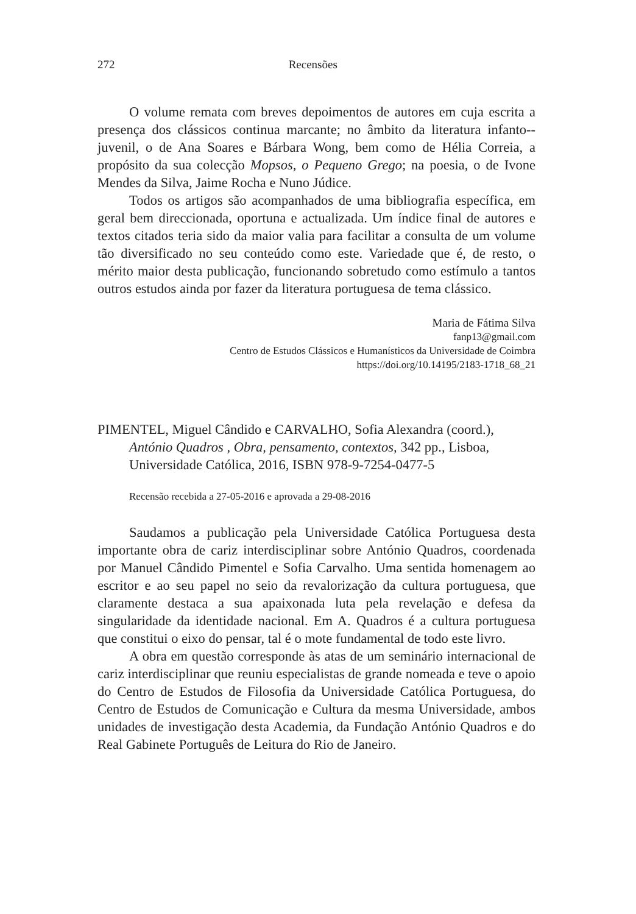272 Recensões
O volume remata com breves depoimentos de autores em cuja escrita a presença dos clássicos continua marcante; no âmbito da literatura infanto--juvenil, o de Ana Soares e Bárbara Wong, bem como de Hélia Correia, a propósito da sua colecção Mopsos, o Pequeno Grego; na poesia, o de Ivone Mendes da Silva, Jaime Rocha e Nuno Júdice.
Todos os artigos são acompanhados de uma bibliografia específica, em geral bem direccionada, oportuna e actualizada. Um índice final de autores e textos citados teria sido da maior valia para facilitar a consulta de um volume tão diversificado no seu conteúdo como este. Variedade que é, de resto, o mérito maior desta publicação, funcionando sobretudo como estímulo a tantos outros estudos ainda por fazer da literatura portuguesa de tema clássico.
Maria de Fátima Silva
fanp13@gmail.com
Centro de Estudos Clássicos e Humanísticos da Universidade de Coimbra
https://doi.org/10.14195/2183-1718_68_21
PIMENTEL, Miguel Cândido e CARVALHO, Sofia Alexandra (coord.), António Quadros , Obra, pensamento, contextos, 342 pp., Lisboa, Universidade Católica, 2016, ISBN 978-9-7254-0477-5
Recensão recebida a 27-05-2016 e aprovada a 29-08-2016
Saudamos a publicação pela Universidade Católica Portuguesa desta importante obra de cariz interdisciplinar sobre António Quadros, coordenada por Manuel Cândido Pimentel e Sofia Carvalho. Uma sentida homenagem ao escritor e ao seu papel no seio da revalorização da cultura portuguesa, que claramente destaca a sua apaixonada luta pela revelação e defesa da singularidade da identidade nacional. Em A. Quadros é a cultura portuguesa que constitui o eixo do pensar, tal é o mote fundamental de todo este livro.
A obra em questão corresponde às atas de um seminário internacional de cariz interdisciplinar que reuniu especialistas de grande nomeada e teve o apoio do Centro de Estudos de Filosofia da Universidade Católica Portuguesa, do Centro de Estudos de Comunicação e Cultura da mesma Universidade, ambos unidades de investigação desta Academia, da Fundação António Quadros e do Real Gabinete Português de Leitura do Rio de Janeiro.